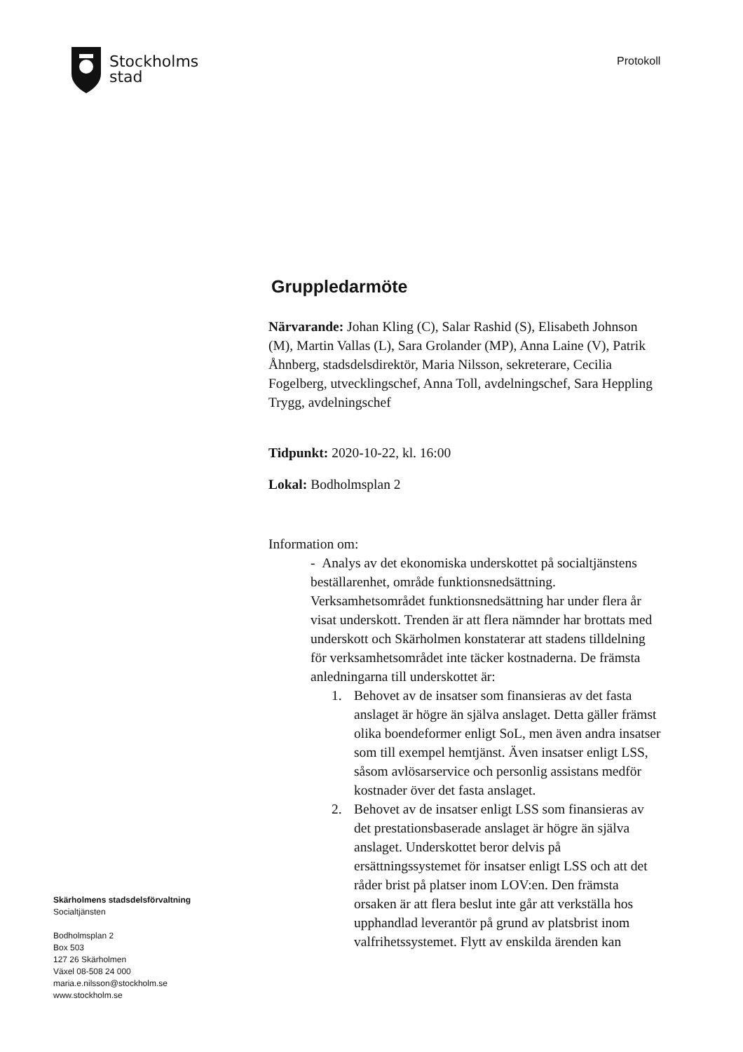Stockholms
stad
Protokoll
Gruppledarmöte
Närvarande: Johan Kling (C), Salar Rashid (S), Elisabeth Johnson (M), Martin Vallas (L), Sara Grolander (MP), Anna Laine (V), Patrik Åhnberg, stadsdelsdirektör, Maria Nilsson, sekreterare, Cecilia Fogelberg, utvecklingschef, Anna Toll, avdelningschef, Sara Heppling Trygg, avdelningschef
Tidpunkt: 2020-10-22, kl. 16:00
Lokal: Bodholmsplan 2
Information om:
- Analys av det ekonomiska underskottet på socialtjänstens beställarenhet, område funktionsnedsättning. Verksamhetsområdet funktionsnedsättning har under flera år visat underskott. Trenden är att flera nämnder har brottats med underskott och Skärholmen konstaterar att stadens tilldelning för verksamhetsområdet inte täcker kostnaderna. De främsta anledningarna till underskottet är:
1. Behovet av de insatser som finansieras av det fasta anslaget är högre än själva anslaget. Detta gäller främst olika boendeformer enligt SoL, men även andra insatser som till exempel hemtjänst. Även insatser enligt LSS, såsom avlösarservice och personlig assistans medför kostnader över det fasta anslaget.
2. Behovet av de insatser enligt LSS som finansieras av det prestationsbaserade anslaget är högre än själva anslaget. Underskottet beror delvis på ersättningssystemet för insatser enligt LSS och att det råder brist på platser inom LOV:en. Den främsta orsaken är att flera beslut inte går att verkställa hos upphandlad leverantör på grund av platsbrist inom valfrihetssystemet. Flytt av enskilda ärenden kan
Skärholmens stadsdelsförvaltning
Socialtjänsten
Bodholmsplan 2
Box 503
127 26 Skärholmen
Växel 08-508 24 000
maria.e.nilsson@stockholm.se
www.stockholm.se